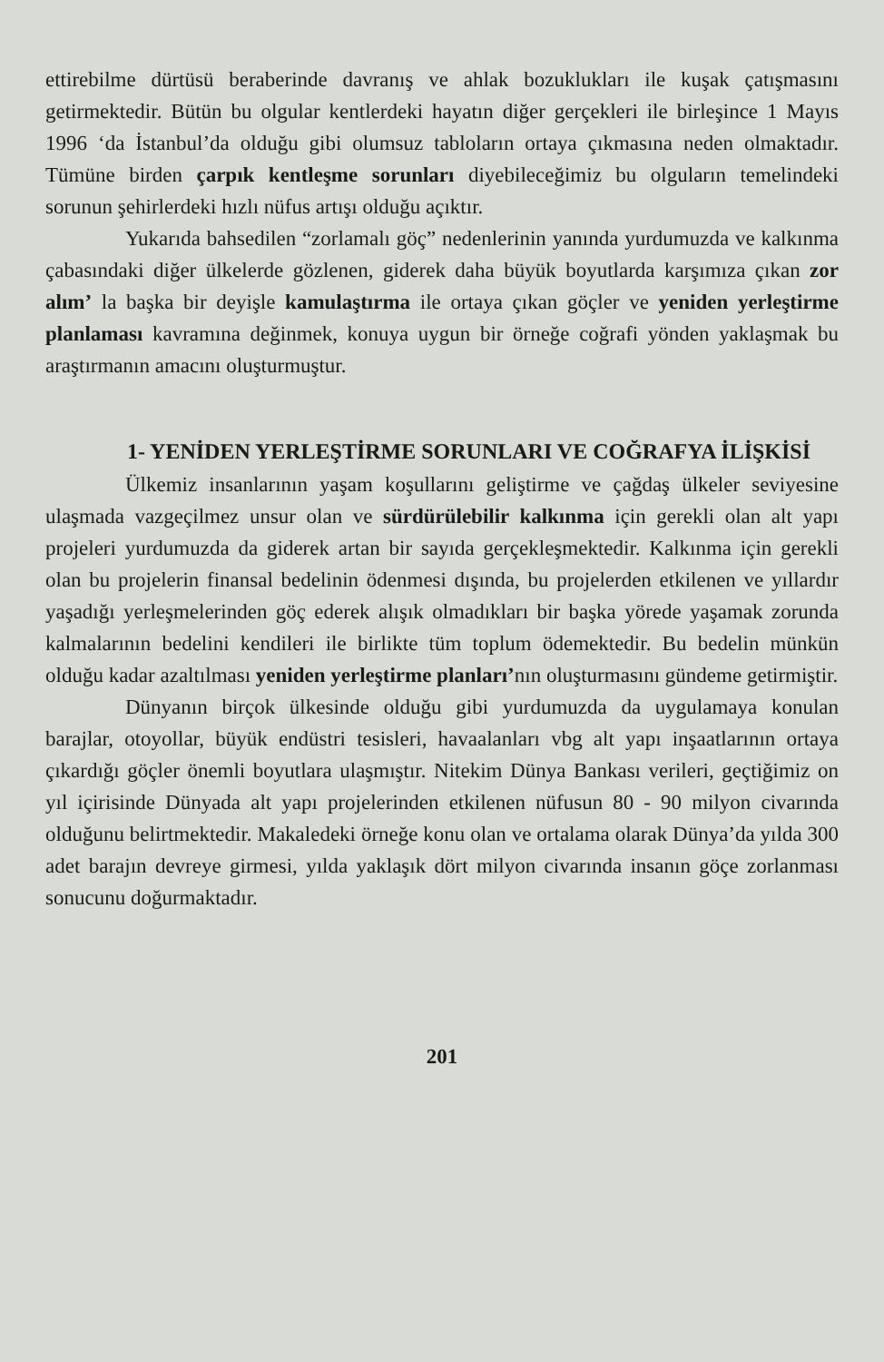ettirebilme dürtüsü beraberinde davranış ve ahlak bozuklukları ile kuşak çatışmasını getirmektedir. Bütün bu olgular kentlerdeki hayatın diğer gerçekleri ile birleşince 1 Mayıs 1996 ‘da İstanbul’da olduğu gibi olumsuz tabloların ortaya çıkmasına neden olmaktadır. Tümüne birden çarpık kentleşme sorunları diyebileceğimiz bu olguların temelindeki sorunun şehirlerdeki hızlı nüfus artışı olduğu açıktır.
Yukarıda bahsedilen “zorlamalı göç” nedenlerinin yanında yurdumuzda ve kalkınma çabasındaki diğer ülkelerde gözlenen, giderek daha büyük boyutlarda karşımıza çıkan zor alım’ la başka bir deyişle kamulaştırma ile ortaya çıkan göçler ve yeniden yerleştirme planlaması kavramına değinmek, konuya uygun bir örneğe coğrafi yönden yaklaşmak bu araştırmanın amacını oluşturmuştur.
1- YENİDEN YERLEŞTİRME SORUNLARI VE COĞRAFYA İLİŞKİSİ
Ülkemiz insanlarının yaşam koşullarını geliştirme ve çağdaş ülkeler seviyesine ulaşmada vazgeçilmez unsur olan ve sürdürülebilir kalkınma için gerekli olan alt yapı projeleri yurdumuzda da giderek artan bir sayıda gerçekleşmektedir. Kalkınma için gerekli olan bu projelerin finansal bedelinin ödenmesi dışında, bu projelerden etkilenen ve yıllardır yaşadığı yerleşmelerinden göç ederek alışık olmadıkları bir başka yörede yaşamak zorunda kalmalarının bedelini kendileri ile birlikte tüm toplum ödemektedir. Bu bedelin münkün olduğu kadar azaltılması yeniden yerleştirme planları’nın oluşturmasını gündeme getirmiştir.
Dünyanın birçok ülkesinde olduğu gibi yurdumuzda da uygulamaya konulan barajlar, otoyollar, büyük endüstri tesisleri, havaalanları vbg alt yapı inşaatlarının ortaya çıkardığı göçler önemli boyutlara ulaşmıştır. Nitekim Dünya Bankası verileri, geçtiğimiz on yıl içirisinde Dünyada alt yapı projelerinden etkilenen nüfusun 80 - 90 milyon civarında olduğunu belirtmektedir. Makaledeki örneğe konu olan ve ortalama olarak Dünya’da yılda 300 adet barajın devreye girmesi, yılda yaklaşık dört milyon civarında insanın göçe zorlanması sonucunu doğurmaktadır.
201